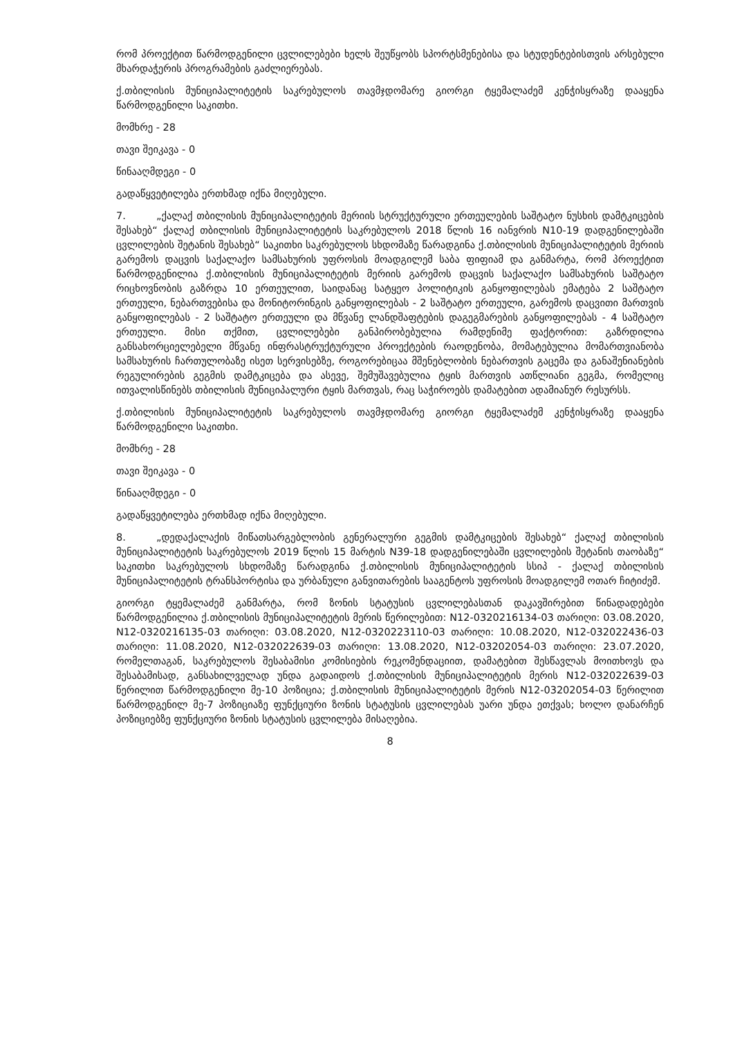რომ პროექტით წარმოდგენილი ცვლილებები ხელს შეუწყობს სპორტსმენებისა და სტუდენტებისთვის არსებული მხარდაჭერის პროგრამების გაძლიერებას.
ქ.თბილისის მუნიციპალიტეტის საკრებულოს თავმჯდომარე გიორგი ტყემალაძემ კენჭისყრაზე დააყენა წარმოდგენილი საკითხი.
მომხრე - 28
თავი შეიკავა - 0
წინააღმდეგი - 0
გადაწყვეტილება ერთხმად იქნა მიღებული.
7. „ქალაქ თბილისის მუნიციპალიტეტის მერიის სტრუქტურული ერთეულების საშტატო ნუსხის დამტკიცების შესახებ“ ქალაქ თბილისის მუნიციპალიტეტის საკრებულოს 2018 წლის 16 იანვრის N10-19 დადგენილებაში ცვლილების შეტანის შესახებ“ საკითხი საკრებულოს სხდომაზე წარადგინა ქ.თბილისის მუნიციპალიტეტის მერიის გარემოს დაცვის საქალაქო სამსახურის უფროსის მოადგილემ საბა ფიფიამ და განმარტა, რომ პროექტით წარმოდგენილია ქ.თბილისის მუნიციპალიტეტის მერიის გარემოს დაცვის საქალაქო სამსახურის საშტატო რიცხოვნობის გაზრდა 10 ერთეულით, საიდანაც სატყეო პოლიტიკის განყოფილებას ემატება 2 საშტატო ერთეული, ნებართვებისა და მონიტორინგის განყოფილებას - 2 საშტატო ერთეული, გარემოს დაცვითი მართვის განყოფილებას - 2 საშტატო ერთეული და მწვანე ლანდშაფტების დაგეგმარების განყოფილებას - 4 საშტატო ერთეული. მისი თქმით, ცვლილებები განპირობებულია რამდენიმე ფაქტორით: გაზრდილია განსახორციელებელი მწვანე ინფრასტრუქტურული პროექტების რაოდენობა, მომატებულია მომართვიანობა სამსახურის ჩართულობაზე ისეთ სერვისებზე, როგორებიცაა მშენებლობის ნებართვის გაცემა და განაშენიანების რეგულირების გეგმის დამტკიცება და ასევე, შემუშავებულია ტყის მართვის ათწლიანი გეგმა, რომელიც ითვალისწინებს თბილისის მუნიციპალური ტყის მართვას, რაც საჭიროებს დამატებით ადამიანურ რესურსს.
ქ.თბილისის მუნიციპალიტეტის საკრებულოს თავმჯდომარე გიორგი ტყემალაძემ კენჭისყრაზე დააყენა წარმოდგენილი საკითხი.
მომხრე - 28
თავი შეიკავა - 0
წინააღმდეგი - 0
გადაწყვეტილება ერთხმად იქნა მიღებული.
8. „დედაქალაქის მიწათსარგებლობის გენერალური გეგმის დამტკიცების შესახებ“ ქალაქ თბილისის მუნიციპალიტეტის საკრებულოს 2019 წლის 15 მარტის N39-18 დადგენილებაში ცვლილების შეტანის თაობაზე“ საკითხი საკრებულოს სხდომაზე წარადგინა ქ.თბილისის მუნიციპალიტეტის სსიპ - ქალაქ თბილისის მუნიციპალიტეტის ტრანსპორტისა და ურბანული განვითარების სააგენტოს უფროსის მოადგილემ ოთარ ჩიტიძემ.
გიორგი ტყემალაძემ განმარტა, რომ ზონის სტატუსის ცვლილებასთან დაკავშირებით წინადადებები წარმოდგენილია ქ.თბილისის მუნიციპალიტეტის მერის წერილებით: N12-0320216134-03 თარიღი: 03.08.2020, N12-0320216135-03 თარიღი: 03.08.2020, N12-0320223110-03 თარიღი: 10.08.2020, N12-032022436-03 თარიღი: 11.08.2020, N12-032022639-03 თარიღი: 13.08.2020, N12-03202054-03 თარიღი: 23.07.2020, რომელთაგან, საკრებულოს შესაბამისი კომისიების რეკომენდაციით, დამატებით შესწავლას მოითხოვს და შესაბამისად, განსახილველად უნდა გადაიდოს ქ.თბილისის მუნიციპალიტეტის მერის N12-032022639-03 წერილით წარმოდგენილი მე-10 პოზიცია; ქ.თბილისის მუნიციპალიტეტის მერის N12-03202054-03 წერილით წარმოდგენილ მე-7 პოზიციაზე ფუნქციური ზონის სტატუსის ცვლილებას უარი უნდა ეთქვას; ხოლო დანარჩენ პოზიციებზე ფუნქციური ზონის სტატუსის ცვლილება მისაღებია.
8